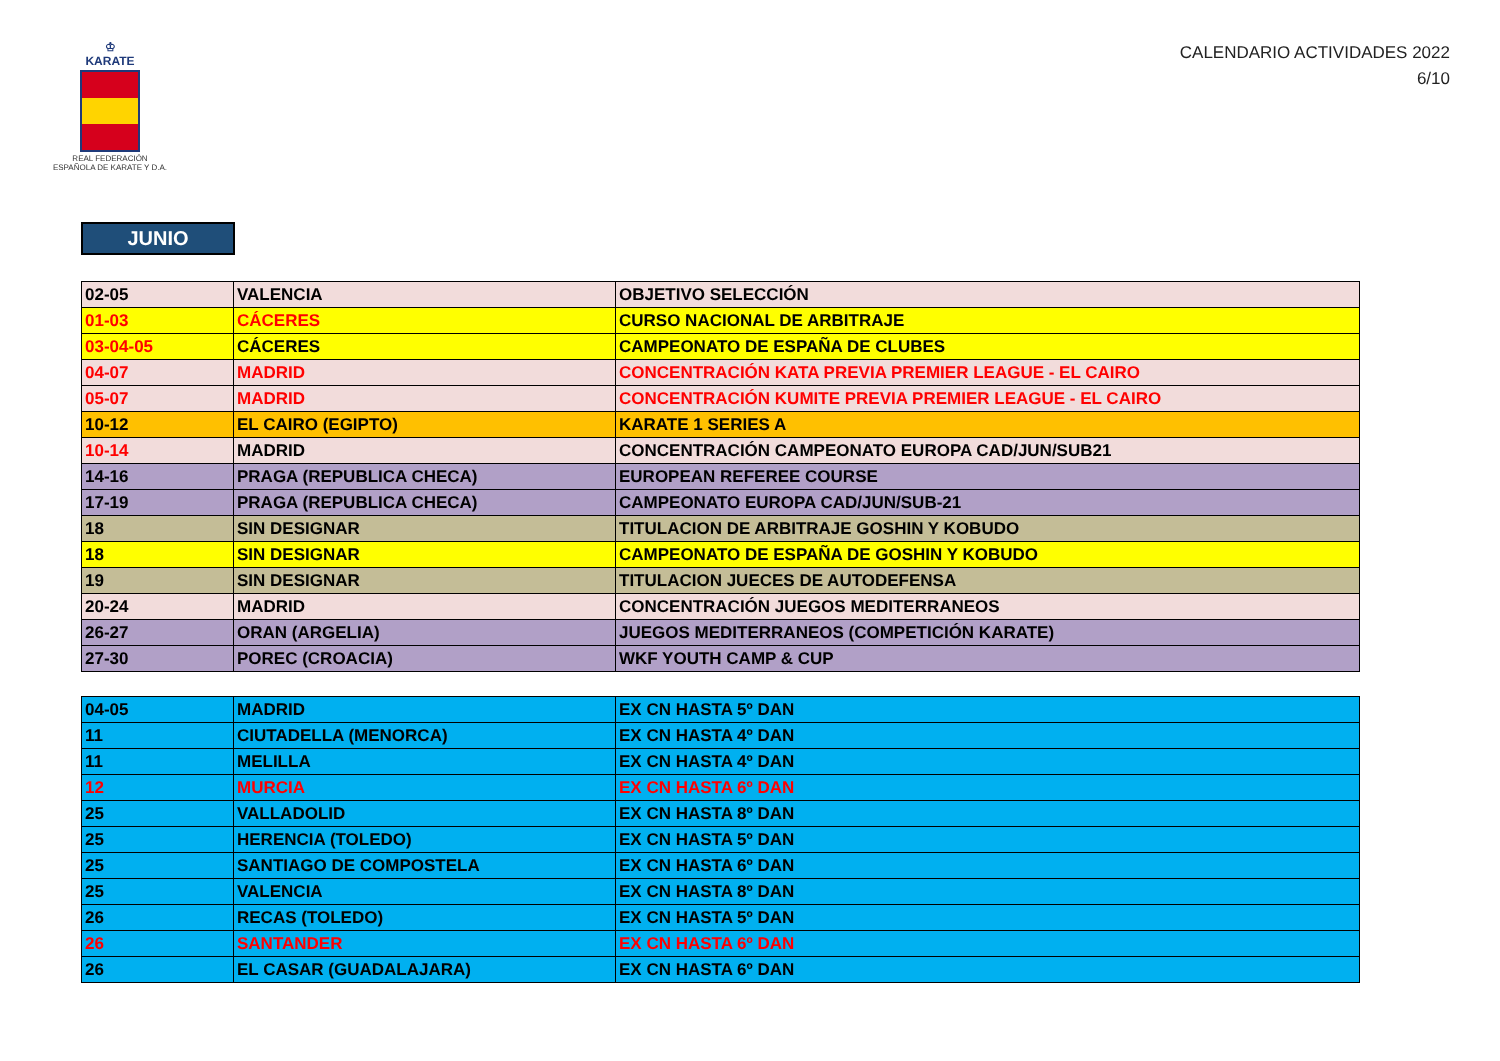♔
KARATE
REAL FEDERACIÓN
ESPAÑOLA DE KARATE Y D.A.
CALENDARIO ACTIVIDADES 2022
6/10
JUNIO
| 02-05 | VALENCIA | OBJETIVO SELECCIÓN |
| 01-03 | CÁCERES | CURSO NACIONAL DE ARBITRAJE |
| 03-04-05 | CÁCERES | CAMPEONATO DE ESPAÑA DE CLUBES |
| 04-07 | MADRID | CONCENTRACIÓN KATA PREVIA PREMIER LEAGUE - EL CAIRO |
| 05-07 | MADRID | CONCENTRACIÓN KUMITE PREVIA PREMIER LEAGUE - EL CAIRO |
| 10-12 | EL CAIRO (EGIPTO) | KARATE 1 SERIES A |
| 10-14 | MADRID | CONCENTRACIÓN CAMPEONATO EUROPA CAD/JUN/SUB21 |
| 14-16 | PRAGA (REPUBLICA CHECA) | EUROPEAN REFEREE COURSE |
| 17-19 | PRAGA (REPUBLICA CHECA) | CAMPEONATO EUROPA CAD/JUN/SUB-21 |
| 18 | SIN DESIGNAR | TITULACION DE ARBITRAJE GOSHIN Y KOBUDO |
| 18 | SIN DESIGNAR | CAMPEONATO DE ESPAÑA DE GOSHIN Y KOBUDO |
| 19 | SIN DESIGNAR | TITULACION JUECES DE AUTODEFENSA |
| 20-24 | MADRID | CONCENTRACIÓN JUEGOS MEDITERRANEOS |
| 26-27 | ORAN (ARGELIA) | JUEGOS MEDITERRANEOS (COMPETICIÓN KARATE) |
| 27-30 | POREC (CROACIA) | WKF YOUTH CAMP & CUP |
| 04-05 | MADRID | EX CN HASTA 5º DAN |
| 11 | CIUTADELLA (MENORCA) | EX CN HASTA 4º DAN |
| 11 | MELILLA | EX CN HASTA 4º DAN |
| 12 | MURCIA | EX CN HASTA 6º DAN |
| 25 | VALLADOLID | EX CN HASTA 8º DAN |
| 25 | HERENCIA (TOLEDO) | EX CN HASTA 5º DAN |
| 25 | SANTIAGO DE COMPOSTELA | EX CN HASTA 6º DAN |
| 25 | VALENCIA | EX CN HASTA 8º DAN |
| 26 | RECAS (TOLEDO) | EX CN HASTA 5º DAN |
| 26 | SANTANDER | EX CN HASTA 6º DAN |
| 26 | EL CASAR (GUADALAJARA) | EX CN HASTA 6º DAN |